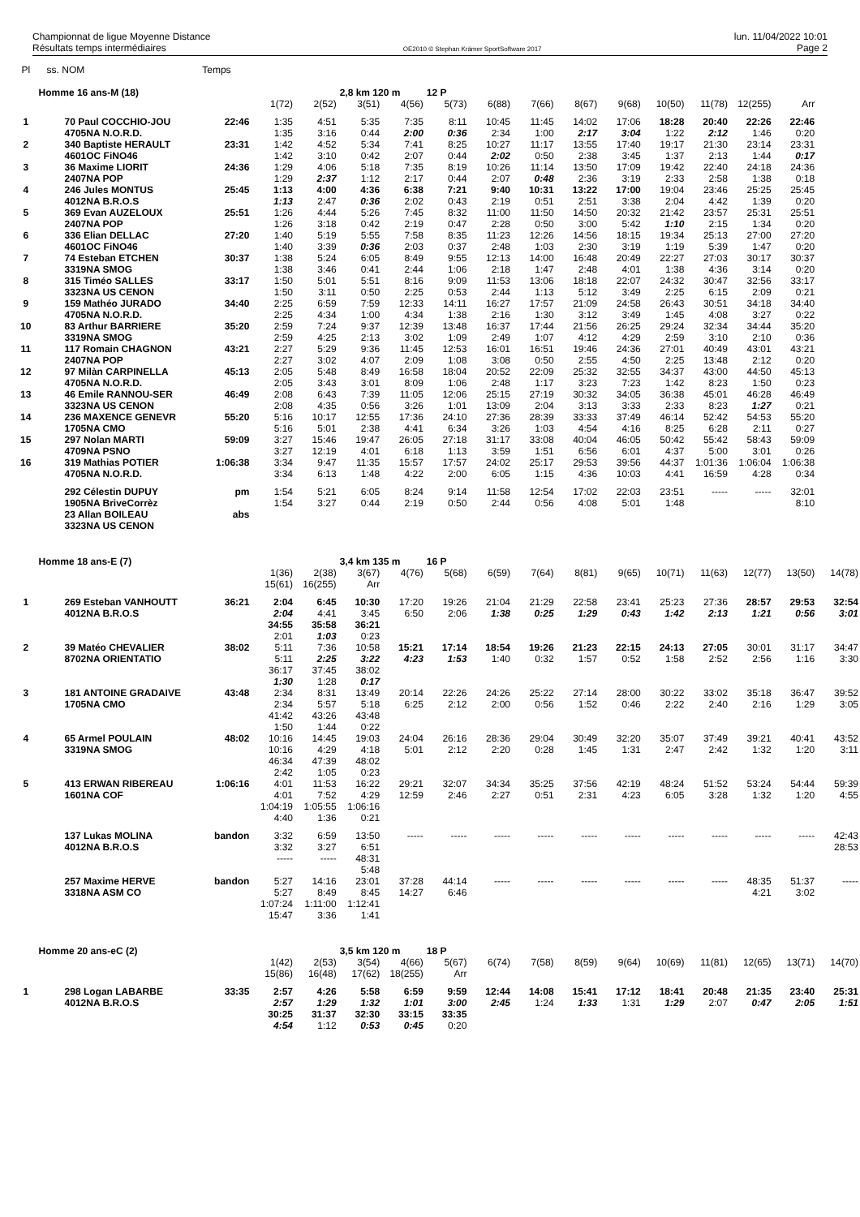Championnat de ligue Moyenne Distance
Résultats temps intermédiaires
OE2010 © Stephan Krämer SportSoftware 2017
lun. 11/04/2022 10:01
Page 2
| Pl | ss. NOM | Temps | | | | | | | | | | | | | | |
| | Homme 16 ans-M (18) | | | | 2,8 km 120 m | | 12 P | | | | | | | | | |
| | | | 1(72) | 2(52) | 3(51) | 4(56) | 5(73) | 6(88) | 7(66) | 8(67) | 9(68) | 10(50) | 11(78) | 12(255) | Arr | |
| 1 | 70 Paul COCCHIO-JOU | 22:46 | 1:35 | 4:51 | 5:35 | 7:35 | 8:11 | 10:45 | 11:45 | 14:02 | 17:06 | 18:28 | 20:40 | 22:26 | 22:46 | |
| | 4705NA N.O.R.D. | | 1:35 | 3:16 | 0:44 | 2:00 | 0:36 | 2:34 | 1:00 | 2:17 | 3:04 | 1:22 | 2:12 | 1:46 | 0:20 | |
| 2 | 340 Baptiste HERAULT | 23:31 | 1:42 | 4:52 | 5:34 | 7:41 | 8:25 | 10:27 | 11:17 | 13:55 | 17:40 | 19:17 | 21:30 | 23:14 | 23:31 | |
| | 4601OC FiNO46 | | 1:42 | 3:10 | 0:42 | 2:07 | 0:44 | 2:02 | 0:50 | 2:38 | 3:45 | 1:37 | 2:13 | 1:44 | 0:17 | |
| 3 | 36 Maxime LIORIT | 24:36 | 1:29 | 4:06 | 5:18 | 7:35 | 8:19 | 10:26 | 11:14 | 13:50 | 17:09 | 19:42 | 22:40 | 24:18 | 24:36 | |
| | 2407NA POP | | 1:29 | 2:37 | 1:12 | 2:17 | 0:44 | 2:07 | 0:48 | 2:36 | 3:19 | 2:33 | 2:58 | 1:38 | 0:18 | |
| 4 | 246 Jules MONTUS | 25:45 | 1:13 | 4:00 | 4:36 | 6:38 | 7:21 | 9:40 | 10:31 | 13:22 | 17:00 | 19:04 | 23:46 | 25:25 | 25:45 | |
| | 4012NA B.R.O.S | | 1:13 | 2:47 | 0:36 | 2:02 | 0:43 | 2:19 | 0:51 | 2:51 | 3:38 | 2:04 | 4:42 | 1:39 | 0:20 | |
| 5 | 369 Evan AUZELOUX | 25:51 | 1:26 | 4:44 | 5:26 | 7:45 | 8:32 | 11:00 | 11:50 | 14:50 | 20:32 | 21:42 | 23:57 | 25:31 | 25:51 | |
| | 2407NA POP | | 1:26 | 3:18 | 0:42 | 2:19 | 0:47 | 2:28 | 0:50 | 3:00 | 5:42 | 1:10 | 2:15 | 1:34 | 0:20 | |
| 6 | 336 Elian DELLAC | 27:20 | 1:40 | 5:19 | 5:55 | 7:58 | 8:35 | 11:23 | 12:26 | 14:56 | 18:15 | 19:34 | 25:13 | 27:00 | 27:20 | |
| | 4601OC FiNO46 | | 1:40 | 3:39 | 0:36 | 2:03 | 0:37 | 2:48 | 1:03 | 2:30 | 3:19 | 1:19 | 5:39 | 1:47 | 0:20 | |
| 7 | 74 Esteban ETCHEN | 30:37 | 1:38 | 5:24 | 6:05 | 8:49 | 9:55 | 12:13 | 14:00 | 16:48 | 20:49 | 22:27 | 27:03 | 30:17 | 30:37 | |
| | 3319NA SMOG | | 1:38 | 3:46 | 0:41 | 2:44 | 1:06 | 2:18 | 1:47 | 2:48 | 4:01 | 1:38 | 4:36 | 3:14 | 0:20 | |
| 8 | 315 Timéo SALLES | 33:17 | 1:50 | 5:01 | 5:51 | 8:16 | 9:09 | 11:53 | 13:06 | 18:18 | 22:07 | 24:32 | 30:47 | 32:56 | 33:17 | |
| | 3323NA US CENON | | 1:50 | 3:11 | 0:50 | 2:25 | 0:53 | 2:44 | 1:13 | 5:12 | 3:49 | 2:25 | 6:15 | 2:09 | 0:21 | |
| 9 | 159 Mathéo JURADO | 34:40 | 2:25 | 6:59 | 7:59 | 12:33 | 14:11 | 16:27 | 17:57 | 21:09 | 24:58 | 26:43 | 30:51 | 34:18 | 34:40 | |
| | 4705NA N.O.R.D. | | 2:25 | 4:34 | 1:00 | 4:34 | 1:38 | 2:16 | 1:30 | 3:12 | 3:49 | 1:45 | 4:08 | 3:27 | 0:22 | |
| 10 | 83 Arthur BARRIERE | 35:20 | 2:59 | 7:24 | 9:37 | 12:39 | 13:48 | 16:37 | 17:44 | 21:56 | 26:25 | 29:24 | 32:34 | 34:44 | 35:20 | |
| | 3319NA SMOG | | 2:59 | 4:25 | 2:13 | 3:02 | 1:09 | 2:49 | 1:07 | 4:12 | 4:29 | 2:59 | 3:10 | 2:10 | 0:36 | |
| 11 | 117 Romain CHAGNON | 43:21 | 2:27 | 5:29 | 9:36 | 11:45 | 12:53 | 16:01 | 16:51 | 19:46 | 24:36 | 27:01 | 40:49 | 43:01 | 43:21 | |
| | 2407NA POP | | 2:27 | 3:02 | 4:07 | 2:09 | 1:08 | 3:08 | 0:50 | 2:55 | 4:50 | 2:25 | 13:48 | 2:12 | 0:20 | |
| 12 | 97 Milàn CARPINELLA | 45:13 | 2:05 | 5:48 | 8:49 | 16:58 | 18:04 | 20:52 | 22:09 | 25:32 | 32:55 | 34:37 | 43:00 | 44:50 | 45:13 | |
| | 4705NA N.O.R.D. | | 2:05 | 3:43 | 3:01 | 8:09 | 1:06 | 2:48 | 1:17 | 3:23 | 7:23 | 1:42 | 8:23 | 1:50 | 0:23 | |
| 13 | 46 Emile RANNOU-SER | 46:49 | 2:08 | 6:43 | 7:39 | 11:05 | 12:06 | 25:15 | 27:19 | 30:32 | 34:05 | 36:38 | 45:01 | 46:28 | 46:49 | |
| | 3323NA US CENON | | 2:08 | 4:35 | 0:56 | 3:26 | 1:01 | 13:09 | 2:04 | 3:13 | 3:33 | 2:33 | 8:23 | 1:27 | 0:21 | |
| 14 | 236 MAXENCE GENEVR | 55:20 | 5:16 | 10:17 | 12:55 | 17:36 | 24:10 | 27:36 | 28:39 | 33:33 | 37:49 | 46:14 | 52:42 | 54:53 | 55:20 | |
| | 1705NA CMO | | 5:16 | 5:01 | 2:38 | 4:41 | 6:34 | 3:26 | 1:03 | 4:54 | 4:16 | 8:25 | 6:28 | 2:11 | 0:27 | |
| 15 | 297 Nolan MARTI | 59:09 | 3:27 | 15:46 | 19:47 | 26:05 | 27:18 | 31:17 | 33:08 | 40:04 | 46:05 | 50:42 | 55:42 | 58:43 | 59:09 | |
| | 4709NA PSNO | | 3:27 | 12:19 | 4:01 | 6:18 | 1:13 | 3:59 | 1:51 | 6:56 | 6:01 | 4:37 | 5:00 | 3:01 | 0:26 | |
| 16 | 319 Mathias POTIER | 1:06:38 | 3:34 | 9:47 | 11:35 | 15:57 | 17:57 | 24:02 | 25:17 | 29:53 | 39:56 | 44:37 | 1:01:36 | 1:06:04 | 1:06:38 | |
| | 4705NA N.O.R.D. | | 3:34 | 6:13 | 1:48 | 4:22 | 2:00 | 6:05 | 1:15 | 4:36 | 10:03 | 4:41 | 16:59 | 4:28 | 0:34 | |
| | 292 Célestin DUPUY | pm | 1:54 | 5:21 | 6:05 | 8:24 | 9:14 | 11:58 | 12:54 | 17:02 | 22:03 | 23:51 | ----- | ----- | 32:01 | |
| | 1905NA BriveCorrèz | | 1:54 | 3:27 | 0:44 | 2:19 | 0:50 | 2:44 | 0:56 | 4:08 | 5:01 | 1:48 | | | 8:10 | |
| | 23 Allan BOILEAU | abs | | | | | | | | | | | | | | |
| | 3323NA US CENON | | | | | | | | | | | | | | | |
| | Homme 18 ans-E (7) | | | | 3,4 km 135 m | | 16 P | | | | | | | | | |
| | | | 1(36) | 2(38) | 3(67) | 4(76) | 5(68) | 6(59) | 7(64) | 8(81) | 9(65) | 10(71) | 11(63) | 12(77) | 13(50) | 14(78) |
| | | | 15(61) | 16(255) | Arr | | | | | | | | | | | |
| 1 | 269 Esteban VANHOUTT | 36:21 | 2:04 | 6:45 | 10:30 | 17:20 | 19:26 | 21:04 | 21:29 | 22:58 | 23:41 | 25:23 | 27:36 | 28:57 | 29:53 | 32:54 |
| | 4012NA B.R.O.S | | 2:04 | 4:41 | 3:45 | 6:50 | 2:06 | 1:38 | 0:25 | 1:29 | 0:43 | 1:42 | 2:13 | 1:21 | 0:56 | 3:01 |
| | | | 34:55 | 35:58 | 36:21 | | | | | | | | | | | |
| | | | 2:01 | 1:03 | 0:23 | | | | | | | | | | | |
| 2 | 39 Matéo CHEVALIER | 38:02 | 5:11 | 7:36 | 10:58 | 15:21 | 17:14 | 18:54 | 19:26 | 21:23 | 22:15 | 24:13 | 27:05 | 30:01 | 31:17 | 34:47 |
| | 8702NA ORIENTATIO | | 5:11 | 2:25 | 3:22 | 4:23 | 1:53 | 1:40 | 0:32 | 1:57 | 0:52 | 1:58 | 2:52 | 2:56 | 1:16 | 3:30 |
| | | | 36:17 | 37:45 | 38:02 | | | | | | | | | | | |
| | | | 1:30 | 1:28 | 0:17 | | | | | | | | | | | |
| 3 | 181 ANTOINE GRADAIVE | 43:48 | 2:34 | 8:31 | 13:49 | 20:14 | 22:26 | 24:26 | 25:22 | 27:14 | 28:00 | 30:22 | 33:02 | 35:18 | 36:47 | 39:52 |
| | 1705NA CMO | | 2:34 | 5:57 | 5:18 | 6:25 | 2:12 | 2:00 | 0:56 | 1:52 | 0:46 | 2:22 | 2:40 | 2:16 | 1:29 | 3:05 |
| | | | 41:42 | 43:26 | 43:48 | | | | | | | | | | | |
| | | | 1:50 | 1:44 | 0:22 | | | | | | | | | | | |
| 4 | 65 Armel POULAIN | 48:02 | 10:16 | 14:45 | 19:03 | 24:04 | 26:16 | 28:36 | 29:04 | 30:49 | 32:20 | 35:07 | 37:49 | 39:21 | 40:41 | 43:52 |
| | 3319NA SMOG | | 10:16 | 4:29 | 4:18 | 5:01 | 2:12 | 2:20 | 0:28 | 1:45 | 1:31 | 2:47 | 2:42 | 1:32 | 1:20 | 3:11 |
| | | | 46:34 | 47:39 | 48:02 | | | | | | | | | | | |
| | | | 2:42 | 1:05 | 0:23 | | | | | | | | | | | |
| 5 | 413 ERWAN RIBEREAU | 1:06:16 | 4:01 | 11:53 | 16:22 | 29:21 | 32:07 | 34:34 | 35:25 | 37:56 | 42:19 | 48:24 | 51:52 | 53:24 | 54:44 | 59:39 |
| | 1601NA COF | | 4:01 | 7:52 | 4:29 | 12:59 | 2:46 | 2:27 | 0:51 | 2:31 | 4:23 | 6:05 | 3:28 | 1:32 | 1:20 | 4:55 |
| | | | 1:04:19 | 1:05:55 | 1:06:16 | | | | | | | | | | | |
| | | | 4:40 | 1:36 | 0:21 | | | | | | | | | | | |
| | 137 Lukas MOLINA | bandon | 3:32 | 6:59 | 13:50 | ----- | ----- | ----- | ----- | ----- | ----- | ----- | ----- | ----- | ----- | 42:43 |
| | 4012NA B.R.O.S | | 3:32 | 3:27 | 6:51 | | | | | | | | | | | 28:53 |
| | | | ----- | ----- | 48:31 | | | | | | | | | | | |
| | | | | | 5:48 | | | | | | | | | | | |
| | 257 Maxime HERVE | bandon | 5:27 | 14:16 | 23:01 | 37:28 | 44:14 | ----- | ----- | ----- | ----- | ----- | ----- | 48:35 | 51:37 | ----- |
| | 3318NA ASM CO | | 5:27 | 8:49 | 8:45 | 14:27 | 6:46 | | | | | | | 4:21 | 3:02 | |
| | | | 1:07:24 | 1:11:00 | 1:12:41 | | | | | | | | | | | |
| | | | 15:47 | 3:36 | 1:41 | | | | | | | | | | | |
| | Homme 20 ans-eC (2) | | | | 3,5 km 120 m | | 18 P | | | | | | | | | |
| | | | 1(42) | 2(53) | 3(54) | 4(66) | 5(67) | 6(74) | 7(58) | 8(59) | 9(64) | 10(69) | 11(81) | 12(65) | 13(71) | 14(70) |
| | | | 15(86) | 16(48) | 17(62) | 18(255) | Arr | | | | | | | | | |
| 1 | 298 Logan LABARBE | 33:35 | 2:57 | 4:26 | 5:58 | 6:59 | 9:59 | 12:44 | 14:08 | 15:41 | 17:12 | 18:41 | 20:48 | 21:35 | 23:40 | 25:31 |
| | 4012NA B.R.O.S | | 2:57 | 1:29 | 1:32 | 1:01 | 3:00 | 2:45 | 1:24 | 1:33 | 1:31 | 1:29 | 2:07 | 0:47 | 2:05 | 1:51 |
| | | | 30:25 | 31:37 | 32:30 | 33:15 | 33:35 | | | | | | | | | |
| | | | 4:54 | 1:12 | 0:53 | 0:45 | 0:20 | | | | | | | | | |